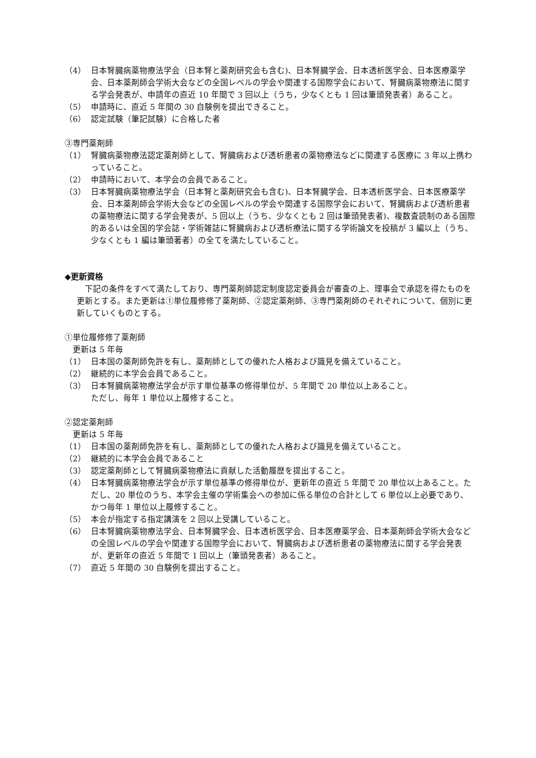（4） 日本腎臓病薬物療法学会（日本腎と薬剤研究会も含む)、日本腎臓学会、日本透析医学会、日本医療薬学会、日本薬剤師会学術大会などの全国レベルの学会や関連する国際学会において、腎臓病薬物療法に関する学会発表が、申請年の直近 10 年間で 3 回以上（うち，少なくとも 1 回は筆頭発表者）あること。
（5） 申請時に、直近 5 年間の 30 自験例を提出できること。
（6） 認定試験（筆記試験）に合格した者
③専門薬剤師
（1） 腎臓病薬物療法認定薬剤師として、腎臓病および透析患者の薬物療法などに関連する医療に 3 年以上携わっていること。
（2） 申請時において、本学会の会員であること。
（3） 日本腎臓病薬物療法学会（日本腎と薬剤研究会も含む)、日本腎臓学会、日本透析医学会、日本医療薬学会、日本薬剤師会学術大会などの全国レベルの学会や関連する国際学会において、腎臓病および透析患者の薬物療法に関する学会発表が、5 回以上（うち、少なくとも 2 回は筆頭発表者)、複数査読制のある国際的あるいは全国的学会誌・学術雑誌に腎臓病および透析療法に関する学術論文を投稿が 3 編以上（うち、少なくとも 1 編は筆頭著者）の全てを満たしていること。
◆更新資格
下記の条件をすべて満たしており、専門薬剤師認定制度認定委員会が審査の上、理事会で承認を得たものを更新とする。また更新は①単位履修修了薬剤師、②認定薬剤師、③専門薬剤師のそれぞれについて、個別に更新していくものとする。
①単位履修修了薬剤師
更新は 5 年毎
（1） 日本国の薬剤師免許を有し、薬剤師としての優れた人格および識見を備えていること。
（2） 継続的に本学会会員であること。
（3） 日本腎臓病薬物療法学会が示す単位基準の修得単位が、5 年間で 20 単位以上あること。
ただし、毎年 1 単位以上履修すること。
②認定薬剤師
更新は 5 年毎
（1） 日本国の薬剤師免許を有し、薬剤師としての優れた人格および識見を備えていること。
（2） 継続的に本学会会員であること
（3） 認定薬剤師として腎臓病薬物療法に貢献した活動履歴を提出すること。
（4） 日本腎臓病薬物療法学会が示す単位基準の修得単位が、更新年の直近 5 年間で 20 単位以上あること。ただし、20 単位のうち、本学会主催の学術集会への参加に係る単位の合計として 6 単位以上必要であり、かつ毎年 1 単位以上履修すること。
（5） 本会が指定する指定講演を 2 回以上受講していること。
（6） 日本腎臓病薬物療法学会、日本腎臓学会、日本透析医学会、日本医療薬学会、日本薬剤師会学術大会などの全国レベルの学会や関連する国際学会において、腎臓病および透析患者の薬物療法に関する学会発表が、更新年の直近 5 年間で 1 回以上（筆頭発表者）あること。
（7） 直近 5 年間の 30 自験例を提出すること。